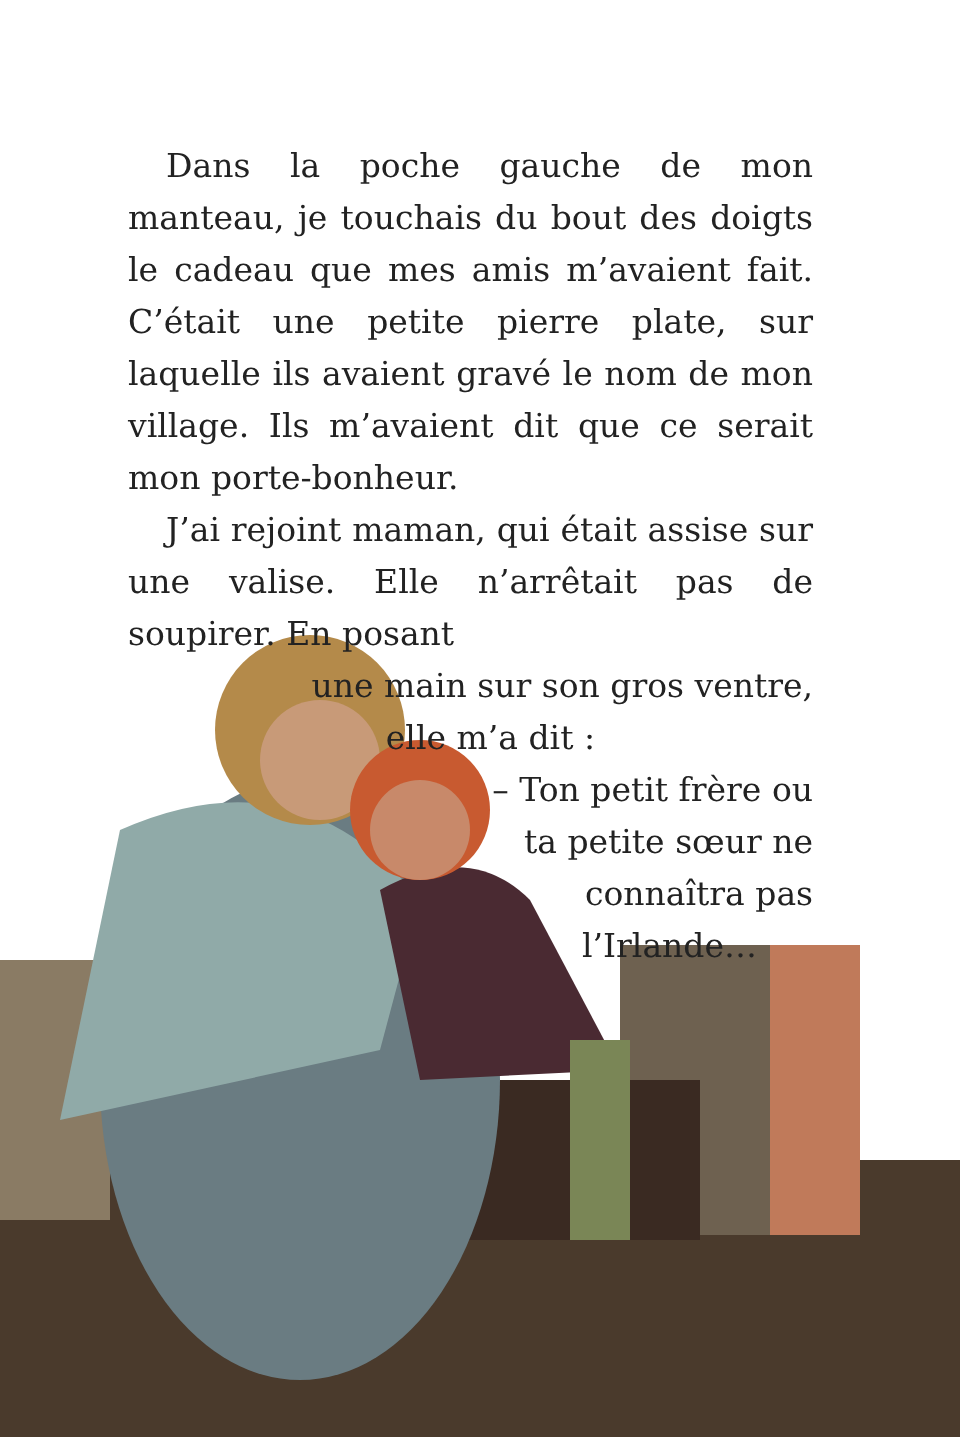Dans la poche gauche de mon manteau, je touchais du bout des doigts le cadeau que mes amis m’avaient fait. C’était une petite pierre plate, sur laquelle ils avaient gravé le nom de mon village. Ils m’avaient dit que ce serait mon porte-bonheur.
J’ai rejoint maman, qui était assise sur une valise. Elle n’arrêtait pas de soupirer. En posant
une main sur son gros ventre,
elle m’a dit :
– Ton petit frère ou
ta petite sœur ne
connaîtra pas
l’Irlande…